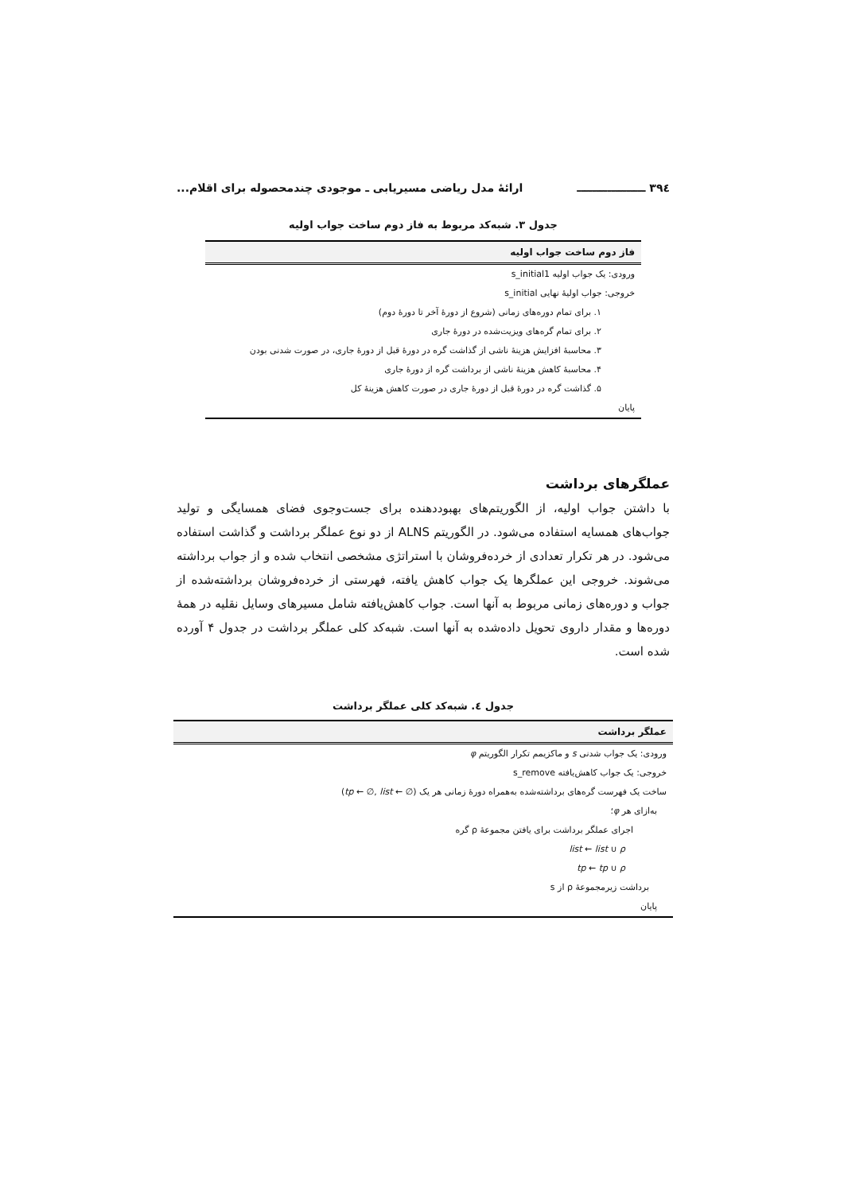۳۹٤ ــــــــــــــــــ ارائۀ مدل ریاضی مسیریابی ـ موجودی چندمحصوله برای اقلام...
جدول ۳. شبه‌کد مربوط به فاز دوم ساخت جواب اولیه
| فاز دوم ساخت جواب اولیه |
| --- |
| ورودی: یک جواب اولیه s_initial1 |
| خروجی: جواب اولیۀ نهایی s_initial |
| ۱. برای تمام دوره‌های زمانی (شروع از دورۀ آخر تا دورۀ دوم) |
| ۲. برای تمام گره‌های ویزیت‌شده در دورۀ جاری |
| ۳. محاسبۀ افزایش هزینۀ ناشی از گذاشت گره در دورۀ قبل از دورۀ جاری، در صورت شدنی بودن |
| ۴. محاسبۀ کاهش هزینۀ ناشی از برداشت گره از دورۀ جاری |
| ۵. گذاشت گره در دورۀ قبل از دورۀ جاری در صورت کاهش هزینۀ کل |
| پایان |
عملگرهای برداشت
با داشتن جواب اولیه، از الگوریتم‌های بهبوددهنده برای جست‌وجوی فضای همسایگی و تولید جواب‌های همسایه استفاده می‌شود. در الگوریتم ALNS از دو نوع عملگر برداشت و گذاشت استفاده می‌شود. در هر تکرار تعدادی از خرده‌فروشان با استراتژی مشخصی انتخاب شده و از جواب برداشته می‌شوند. خروجی این عملگرها یک جواب کاهش یافته، فهرستی از خرده‌فروشان برداشته‌شده از جواب و دوره‌های زمانی مربوط به آنها است. جواب کاهش‌یافته شامل مسیرهای وسایل نقلیه در همۀ دوره‌ها و مقدار داروی تحویل داده‌شده به آنها است. شبه‌کد کلی عملگر برداشت در جدول ۴ آورده شده است.
جدول ٤. شبه‌کد کلی عملگر برداشت
| عملگر برداشت |
| --- |
| ورودی: یک جواب شدنی s و ماکزیمم تکرار الگوریتم φ |
| خروجی: یک جواب کاهش‌یافته s_remove |
| ساخت یک فهرست گره‌های برداشته‌شده به‌همراه دورۀ زمانی هر یک ( tp ← ∅, list ← ∅) |
| به‌ازای هر φ ؛ |
| اجرای عملگر برداشت برای یافتن مجموعۀ ρ گره |
| list ← list ∪ ρ |
| tp ← tp ∪ ρ |
| برداشت زیرمجموعۀ ρ از s |
| پایان |